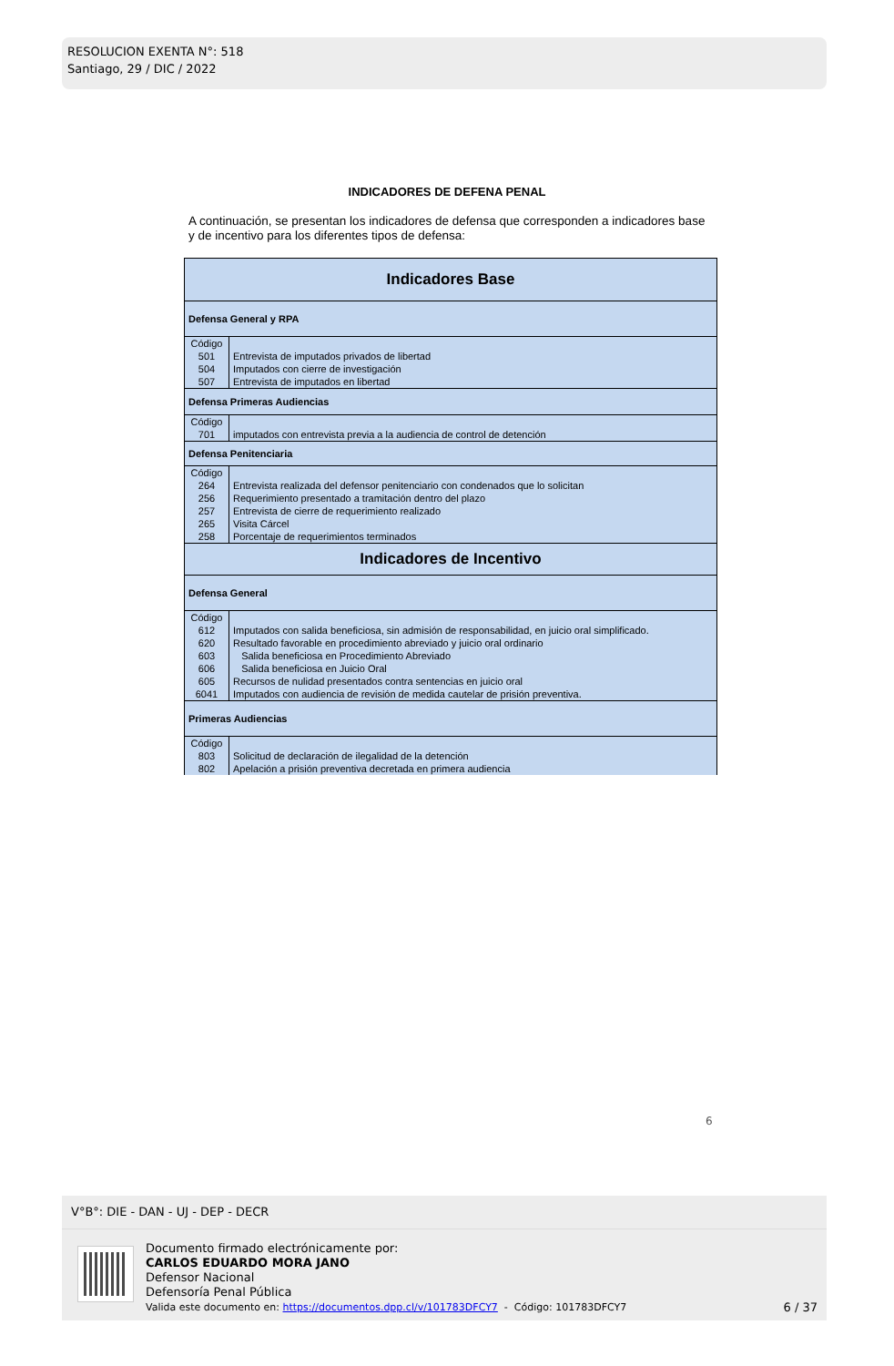RESOLUCION EXENTA N°: 518
Santiago, 29 / DIC / 2022
INDICADORES DE DEFENA PENAL
A continuación, se presentan los indicadores de defensa que corresponden a indicadores base y de incentivo para los diferentes tipos de defensa:
| Indicadores Base | |
| Defensa General y RPA | |
| Código | |
| 501 | Entrevista de imputados privados de libertad |
| 504 | Imputados con cierre de investigación |
| 507 | Entrevista de imputados en libertad |
| Defensa Primeras Audiencias | |
| Código | |
| 701 | imputados con entrevista previa a la audiencia de control de detención |
| Defensa Penitenciaria | |
| Código | |
| 264 | Entrevista realizada del defensor penitenciario con condenados que lo solicitan |
| 256 | Requerimiento presentado a tramitación dentro del plazo |
| 257 | Entrevista de cierre de requerimiento realizado |
| 265 | Visita Cárcel |
| 258 | Porcentaje de requerimientos terminados |
| Indicadores de Incentivo | |
| Defensa General | |
| Código | |
| 612 | Imputados con salida beneficiosa, sin admisión de responsabilidad, en juicio oral simplificado. |
| 620 | Resultado favorable en procedimiento abreviado y juicio oral ordinario |
| 603 | Salida beneficiosa en Procedimiento Abreviado |
| 606 | Salida beneficiosa en Juicio Oral |
| 605 | Recursos de nulidad presentados contra sentencias en juicio oral |
| 6041 | Imputados con audiencia de revisión de medida cautelar de prisión preventiva. |
| Primeras Audiencias | |
| Código | |
| 803 | Solicitud de declaración de ilegalidad de la detención |
| 802 | Apelación a prisión preventiva decretada en primera audiencia |
6
V°B°: DIE - DAN - UJ - DEP - DECR
Documento firmado electrónicamente por:
CARLOS EDUARDO MORA JANO
Defensor Nacional
Defensoría Penal Pública
Valida este documento en: https://documentos.dpp.cl/v/101783DFCY7 - Código: 101783DFCY7
6 / 37